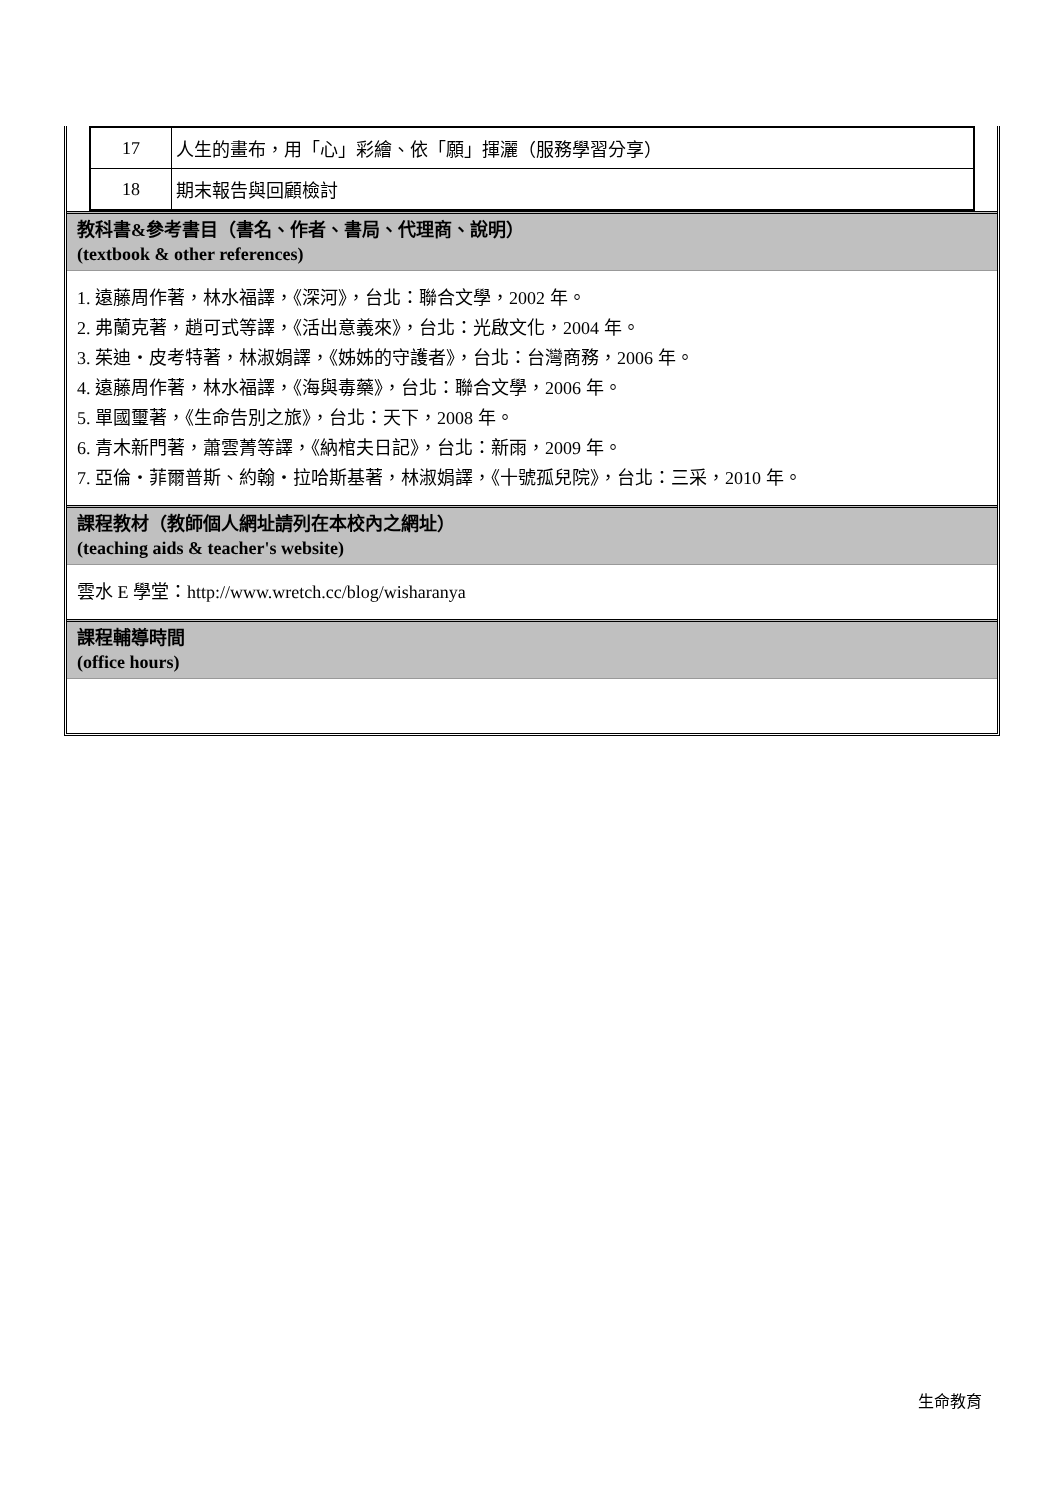| 17 | 人生的畫布，用「心」彩繪、依「願」揮灑（服務學習分享） |
| 18 | 期末報告與回顧檢討 |
教科書&參考書目（書名、作者、書局、代理商、說明）
(textbook & other references)
1. 遠藤周作著，林水福譯，《深河》，台北：聯合文學，2002 年。
2. 弗蘭克著，趙可式等譯，《活出意義來》，台北：光啟文化，2004 年。
3. 茱迪・皮考特著，林淑娟譯，《姊姊的守護者》，台北：台灣商務，2006 年。
4. 遠藤周作著，林水福譯，《海與毒藥》，台北：聯合文學，2006 年。
5. 單國璽著，《生命告別之旅》，台北：天下，2008 年。
6. 青木新門著，蕭雲菁等譯，《納棺夫日記》，台北：新雨，2009 年。
7. 亞倫・菲爾普斯、約翰・拉哈斯基著，林淑娟譯，《十號孤兒院》，台北：三采，2010 年。
課程教材（教師個人網址請列在本校內之網址）
(teaching aids & teacher's website)
雲水 E 學堂：http://www.wretch.cc/blog/wisharanya
課程輔導時間
(office hours)
生命教育